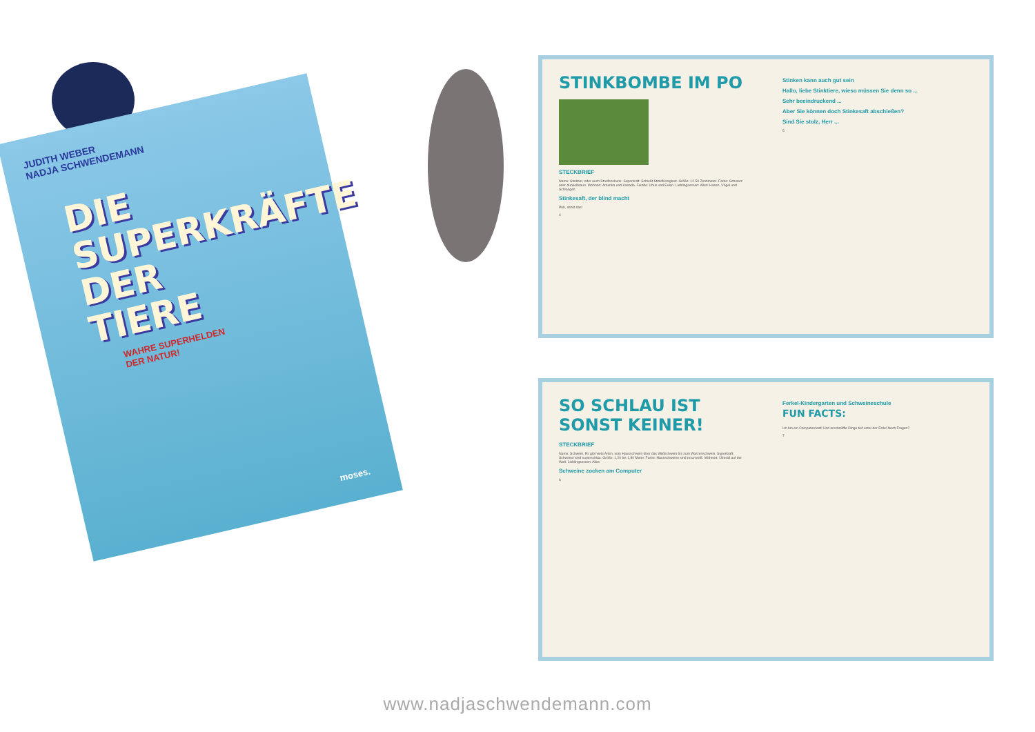JUDITH WEBER
NADJA SCHWENDEMANN
DIE
SUPERKRÄFTE
DER
TIERE
WAHRE SUPERHELDEN
DER NATUR!
moses.
STINKBOMBE IM PO
STECKBRIEF
Name: Stinktier, oder auch Streifenskunk. Superkraft: Schießt Stinkflüssigkeit. Größe: 12-50 Zentimeter. Farbe: Schwarz oder dunkelbraun. Wohnort: Amerika und Kanada. Feinde: Uhus und Eulen. Lieblingsessen: Alles! Hasen, Vögel und Schlangen.
Stinkesaft, der blind macht
Puh, stinkt das!
4
Stinken kann auch gut sein
Hallo, liebe Stinktiere, wieso müssen Sie denn so ...
Sehr beeindruckend ...
Aber Sie können doch Stinkesaft abschießen?
Sind Sie stolz, Herr ...
5
SO SCHLAU IST
SONST KEINER!
STECKBRIEF
Name: Schwein. Es gibt viele Arten, vom Hausschwein über das Wildschwein bis zum Warzenschwein. Superkraft: Schweine sind superschlau. Größe: 1,20 bis 1,80 Meter. Farbe: Hausschweine sind rosa-weiß. Wohnort: Überall auf der Welt. Lieblingsessen: Alles.
Schweine zocken am Computer
6
Ferkel-Kindergarten und Schweineschule
FUN FACTS:
Ich bin ein Computernerd! Und erschnüffle Dinge tief unter der Erde! Noch Fragen?
7
www.nadjaschwendemann.com